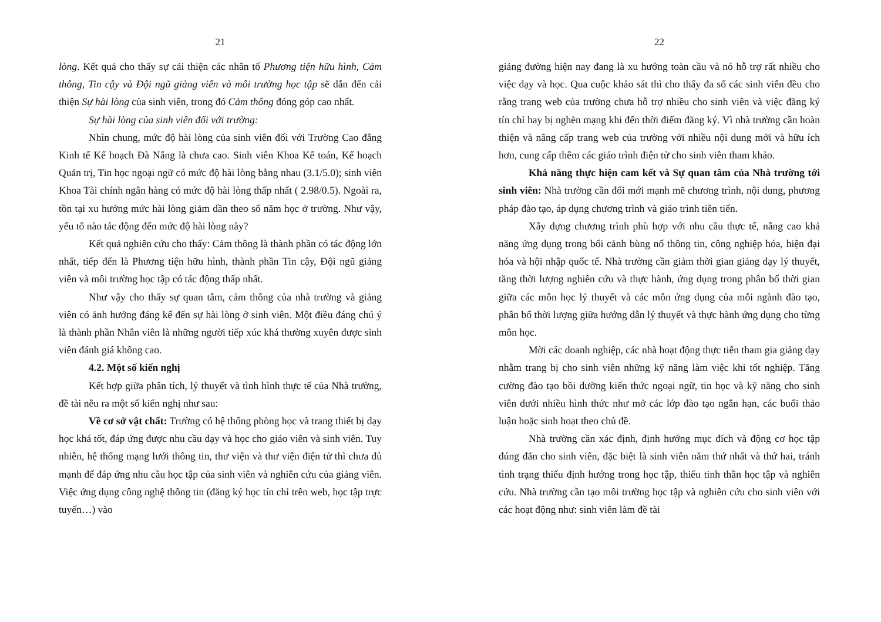21
lòng. Kết quả cho thấy sự cải thiện các nhân tố Phương tiện hữu hình, Cảm thông, Tin cậy và Đội ngũ giảng viên và môi trường học tập sẽ dẫn đến cải thiện Sự hài lòng của sinh viên, trong đó Cảm thông đóng góp cao nhất.
Sự hài lòng của sinh viên đối với trường:
Nhìn chung, mức độ hài lòng của sinh viên đối với Trường Cao đẳng Kinh tế Kế hoạch Đà Nẵng là chưa cao. Sinh viên Khoa Kế toán, Kế hoạch Quản trị, Tin học ngoại ngữ có mức độ hài lòng bằng nhau (3.1/5.0); sinh viên Khoa Tài chính ngân hàng có mức độ hài lòng thấp nhất ( 2.98/0.5). Ngoài ra, tồn tại xu hướng mức hài lòng giảm dần theo số năm học ở trường. Như vậy, yếu tố nào tác động đến mức độ hài lòng này?
Kết quả nghiên cứu cho thấy: Cảm thông là thành phần có tác động lớn nhất, tiếp đến là Phương tiện hữu hình, thành phần Tin cậy, Đội ngũ giảng viên và môi trường học tập có tác động thấp nhất.
Như vậy cho thấy sự quan tâm, cảm thông của nhà trường và giảng viên có ảnh hưởng đáng kể đến sự hài lòng ở sinh viên. Một điều đáng chú ý là thành phần Nhân viên là những người tiếp xúc khá thường xuyên được sinh viên đánh giá không cao.
4.2. Một số kiến nghị
Kết hợp giữa phân tích, lý thuyết và tình hình thực tế của Nhà trường, đề tài nêu ra một số kiến nghị như sau:
Về cơ sở vật chất: Trường có hệ thống phòng học và trang thiết bị dạy học khá tốt, đáp ứng được nhu cầu dạy và học cho giáo viên và sinh viên. Tuy nhiên, hệ thống mạng lưới thông tin, thư viện và thư viện điện tử thì chưa đủ mạnh để đáp ứng nhu cầu học tập của sinh viên và nghiên cứu của giảng viên. Việc ứng dụng công nghệ thông tin (đăng ký học tín chỉ trên web, học tập trực tuyến…) vào
22
giảng đường hiện nay đang là xu hướng toàn cầu và nó hỗ trợ rất nhiều cho việc dạy và học. Qua cuộc khảo sát thì cho thấy đa số các sinh viên đều cho rằng trang web của trường chưa hỗ trợ nhiều cho sinh viên và việc đăng ký tín chỉ hay bị nghẽn mạng khi đến thời điểm đăng ký. Vì nhà trường cần hoàn thiện và nâng cấp trang web của trường với nhiều nội dung mới và hữu ích hơn, cung cấp thêm các giáo trình điện tử cho sinh viên tham khảo.
Khả năng thực hiện cam kết và Sự quan tâm của Nhà trường tới sinh viên: Nhà trường cần đổi mới mạnh mẽ chương trình, nội dung, phương pháp đào tạo, áp dụng chương trình và giáo trình tiên tiến.
Xây dựng chương trình phù hợp với nhu cầu thực tế, nâng cao khả năng ứng dụng trong bối cảnh bùng nổ thông tin, công nghiệp hóa, hiện đại hóa và hội nhập quốc tế. Nhà trường cần giảm thời gian giảng dạy lý thuyết, tăng thời lượng nghiên cứu và thực hành, ứng dụng trong phân bổ thời gian giữa các môn học lý thuyết và các môn ứng dụng của mỗi ngành đào tạo, phân bổ thời lượng giữa hướng dẫn lý thuyết và thực hành ứng dụng cho từng môn học.
Mời các doanh nghiệp, các nhà hoạt động thực tiễn tham gia giảng dạy nhằm trang bị cho sinh viên những kỹ năng làm việc khi tốt nghiệp. Tăng cường đào tạo bồi dưỡng kiến thức ngoại ngữ, tin học và kỹ năng cho sinh viên dưới nhiều hình thức như mở các lớp đào tạo ngắn hạn, các buổi thảo luận hoặc sinh hoạt theo chủ đề.
Nhà trường cần xác định, định hướng mục đích và động cơ học tập đúng đắn cho sinh viên, đặc biệt là sinh viên năm thứ nhất và thứ hai, tránh tình trạng thiếu định hướng trong học tập, thiếu tinh thần học tập và nghiên cứu. Nhà trường cần tạo môi trường học tập và nghiên cứu cho sinh viên với các hoạt động như: sinh viên làm đề tài